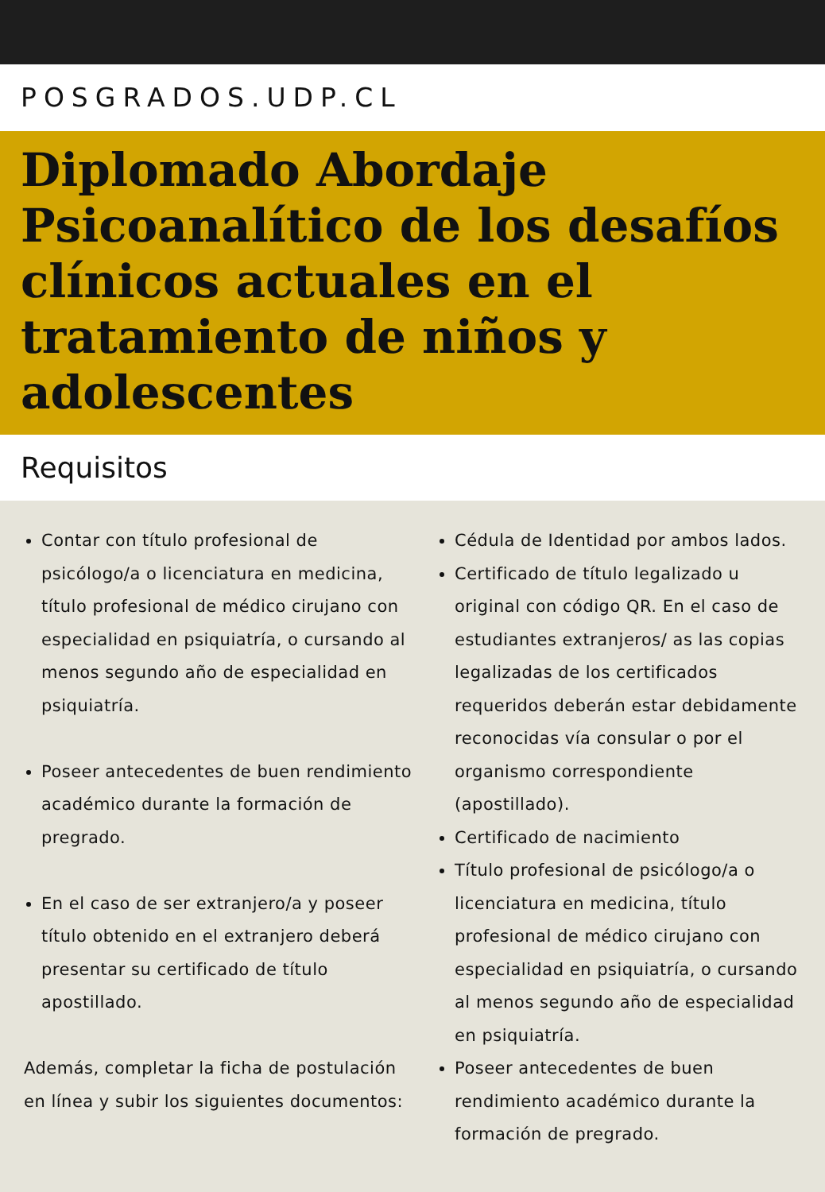POSGRADOS.UDP.CL
Diplomado Abordaje Psicoanalítico de los desafíos clínicos actuales en el tratamiento de niños y adolescentes
Requisitos
Contar con título profesional de psicólogo/a o licenciatura en medicina, título profesional de médico cirujano con especialidad en psiquiatría, o cursando al menos segundo año de especialidad en psiquiatría.
Poseer antecedentes de buen rendimiento académico durante la formación de pregrado.
En el caso de ser extranjero/a y poseer título obtenido en el extranjero deberá presentar su certificado de título apostillado.
Además, completar la ficha de postulación en línea y subir los siguientes documentos:
Cédula de Identidad por ambos lados.
Certificado de título legalizado u original con código QR. En el caso de estudiantes extranjeros/ as las copias legalizadas de los certificados requeridos deberán estar debidamente reconocidas vía consular o por el organismo correspondiente (apostillado).
Certificado de nacimiento
Título profesional de psicólogo/a o licenciatura en medicina, título profesional de médico cirujano con especialidad en psiquiatría, o cursando al menos segundo año de especialidad en psiquiatría.
Poseer antecedentes de buen rendimiento académico durante la formación de pregrado.